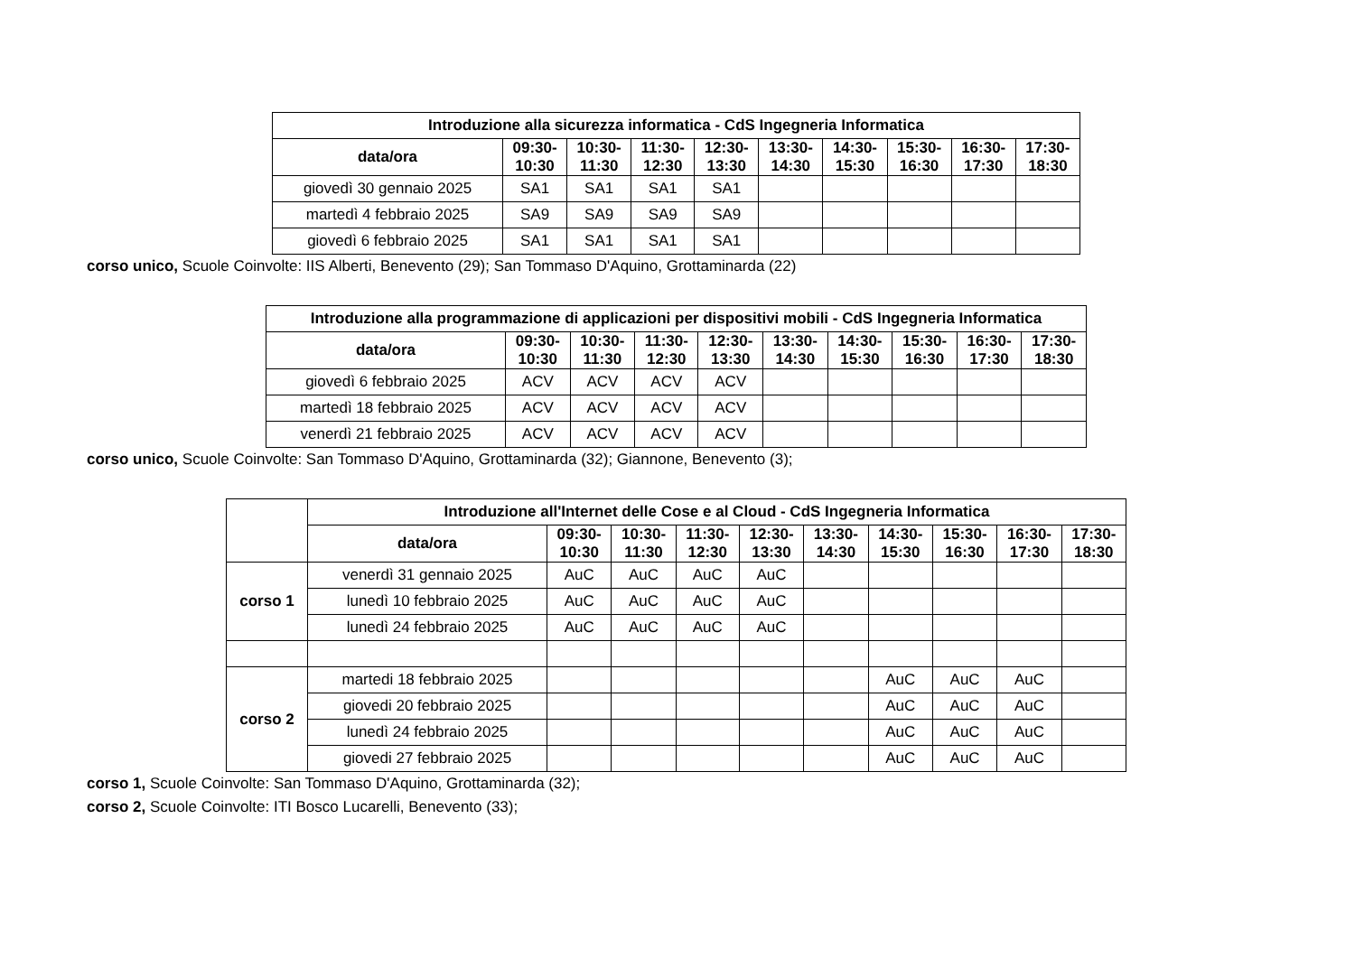| Introduzione alla sicurezza informatica - CdS Ingegneria Informatica | | | | | | | | | |
| --- | --- | --- | --- | --- | --- | --- | --- | --- | --- |
| data/ora | 09:30- 10:30 | 10:30- 11:30 | 11:30- 12:30 | 12:30- 13:30 | 13:30- 14:30 | 14:30- 15:30 | 15:30- 16:30 | 16:30- 17:30 | 17:30- 18:30 |
| giovedì 30 gennaio 2025 | SA1 | SA1 | SA1 | SA1 | | | | | |
| martedì 4 febbraio 2025 | SA9 | SA9 | SA9 | SA9 | | | | | |
| giovedì 6 febbraio 2025 | SA1 | SA1 | SA1 | SA1 | | | | | |
corso unico, Scuole Coinvolte: IIS Alberti, Benevento (29); San Tommaso D'Aquino, Grottaminarda (22)
| Introduzione alla programmazione di applicazioni per dispositivi mobili - CdS Ingegneria Informatica | | | | | | | | | |
| --- | --- | --- | --- | --- | --- | --- | --- | --- | --- |
| data/ora | 09:30- 10:30 | 10:30- 11:30 | 11:30- 12:30 | 12:30- 13:30 | 13:30- 14:30 | 14:30- 15:30 | 15:30- 16:30 | 16:30- 17:30 | 17:30- 18:30 |
| giovedì 6 febbraio 2025 | ACV | ACV | ACV | ACV | | | | | |
| martedì 18 febbraio 2025 | ACV | ACV | ACV | ACV | | | | | |
| venerdì 21 febbraio 2025 | ACV | ACV | ACV | ACV | | | | | |
corso unico, Scuole Coinvolte: San Tommaso D'Aquino, Grottaminarda (32); Giannone, Benevento (3);
| | Introduzione all'Internet delle Cose e al Cloud - CdS Ingegneria Informatica | | | | | | | | | |
| | data/ora | 09:30- 10:30 | 10:30- 11:30 | 11:30- 12:30 | 12:30- 13:30 | 13:30- 14:30 | 14:30- 15:30 | 15:30- 16:30 | 16:30- 17:30 | 17:30- 18:30 |
| corso 1 | venerdì 31 gennaio 2025 | AuC | AuC | AuC | AuC | | | | | |
| | lunedì 10 febbraio 2025 | AuC | AuC | AuC | AuC | | | | | |
| | lunedì 24 febbraio 2025 | AuC | AuC | AuC | AuC | | | | | |
| corso 2 | martedi 18 febbraio 2025 | | | | | | AuC | AuC | AuC | |
| | giovedi 20 febbraio 2025 | | | | | | AuC | AuC | AuC | |
| | lunedì 24 febbraio 2025 | | | | | | AuC | AuC | AuC | |
| | giovedi 27 febbraio 2025 | | | | | | AuC | AuC | AuC | |
corso 1, Scuole Coinvolte: San Tommaso D'Aquino, Grottaminarda (32);
corso 2, Scuole Coinvolte: ITI Bosco Lucarelli, Benevento (33);